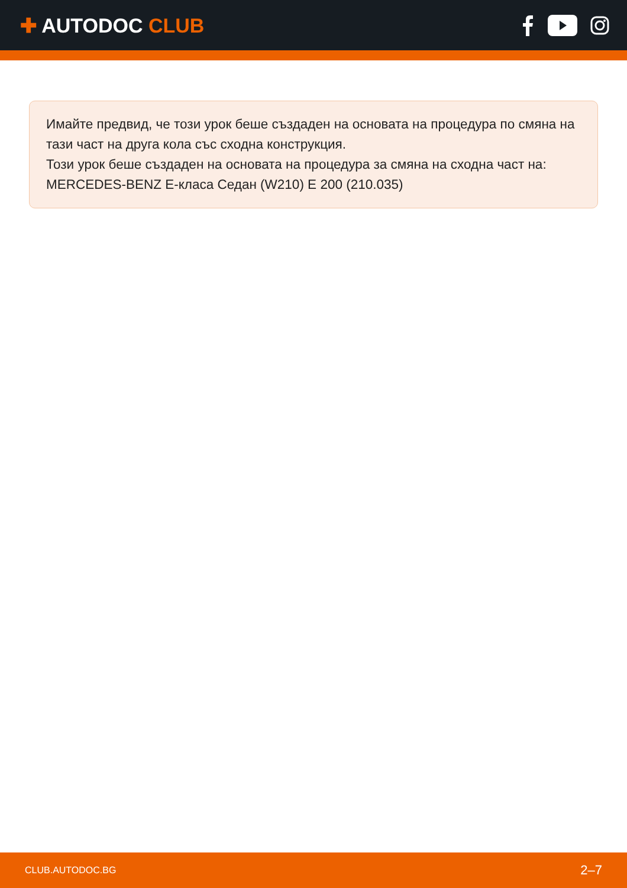✚ AUTODOC CLUB
Имайте предвид, че този урок беше създаден на основата на процедура по смяна на тази част на друга кола със сходна конструкция.
Този урок беше създаден на основата на процедура за смяна на сходна част на: MERCEDES-BENZ E-класа Седан (W210) E 200 (210.035)
CLUB.AUTODOC.BG 2–7